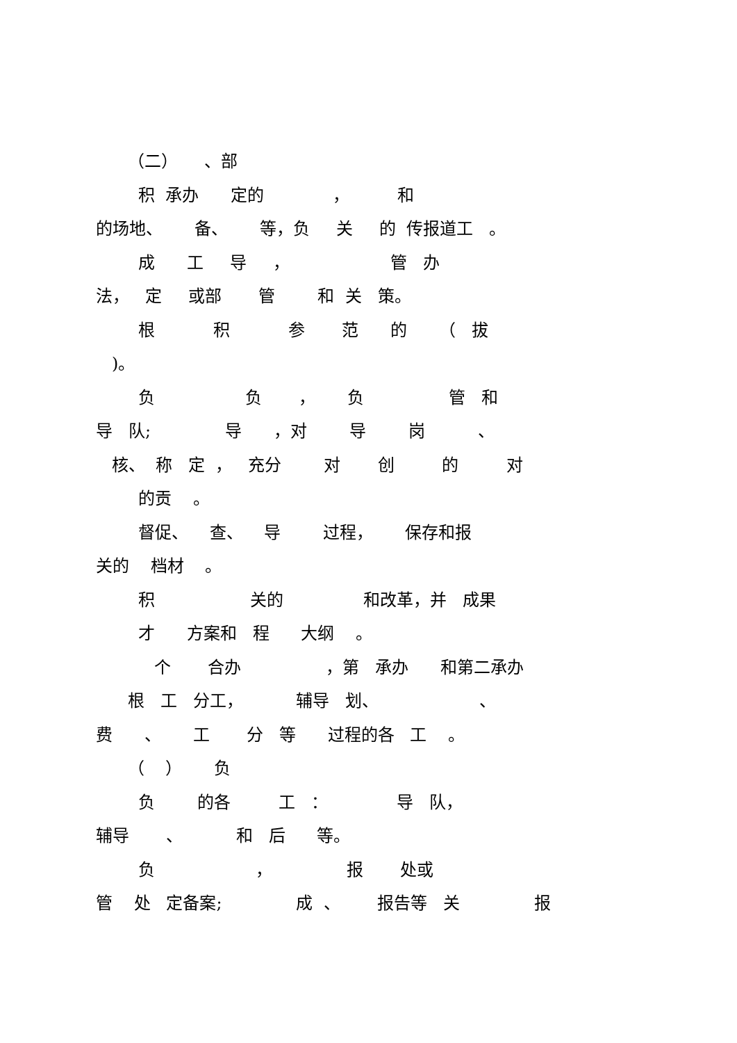（二） 、部
积 承办 定的 ， 和
的场地、 备、 等，负 关 的 传报道工 。
成 工 导 ， 管 办
法， 定 或部 管 和 关 策。
根 积 参 范 的 （ 拔
)。
负 负 ， 负 管 和
导 队; 导 ，对 导 岗 、
核、 称 定 ， 充分 对 创 的 对
的贡 。
督促、 查、 导 过程， 保存和报
关的 档材 。
积 关的 和改革，并 成果
才 方案和 程 大纲 。
个 合办 ，第 承办 和第二承办
根 工 分工， 辅导 划、 、
费 、 工 分 等 过程的各 工 。
（ ） 负
负 的各 工 ： 导 队，
辅导 、 和 后 等。
负 ， 报 处或
管 处 定备案; 成 、 报告等 关 报